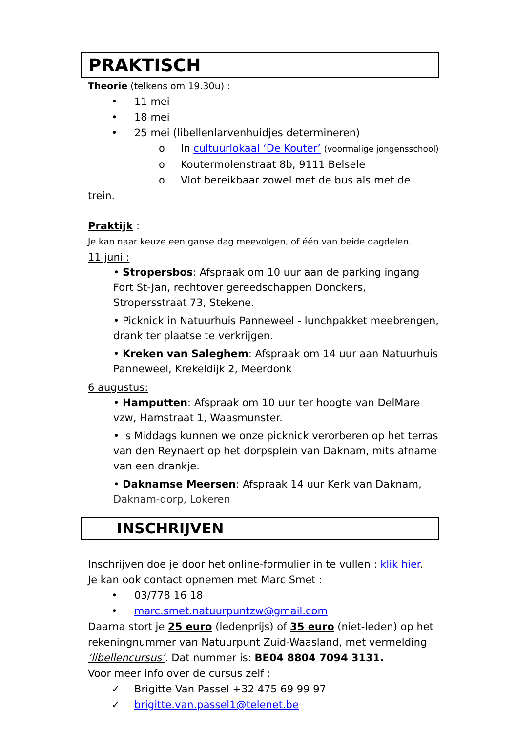PRAKTISCH
Theorie (telkens om 19.30u) :
• 11 mei
• 18 mei
• 25 mei (libellenlarvenhuidjes determineren)
o In cultuurlokaal ‘De Kouter’ (voormalige jongensschool)
o Koutermolenstraat 8b, 9111 Belsele
o Vlot bereikbaar zowel met de bus als met de trein.
Praktijk :
Je kan naar keuze een ganse dag meevolgen, of één van beide dagdelen.
11 juni :
• Stropersbos: Afspraak om 10 uur aan de parking ingang Fort St-Jan, rechtover gereedschappen Donckers, Stropersstraat 73, Stekene.
• Picknick in Natuurhuis Panneweel - lunchpakket meebrengen, drank ter plaatse te verkrijgen.
• Kreken van Saleghem: Afspraak om 14 uur aan Natuurhuis Panneweel, Krekeldijk 2, Meerdonk
6 augustus:
• Hamputten: Afspraak om 10 uur ter hoogte van DelMare vzw, Hamstraat 1, Waasmunster.
• 's Middags kunnen we onze picknick verorberen op het terras van den Reynaert op het dorpsplein van Daknam, mits afname van een drankje.
• Daknamse Meersen: Afspraak 14 uur Kerk van Daknam, Daknam-dorp, Lokeren
INSCHRIJVEN
Inschrijven doe je door het online-formulier in te vullen : klik hier.
Je kan ook contact opnemen met Marc Smet :
• 03/778 16 18
• marc.smet.natuurpuntzw@gmail.com
Daarna stort je 25 euro (ledenprijs) of 35 euro (niet-leden) op het rekeningnummer van Natuurpunt Zuid-Waasland, met vermelding ‘libellencursus’. Dat nummer is: BE04 8804 7094 3131.
Voor meer info over de cursus zelf :
✓ Brigitte Van Passel +32 475 69 99 97
✓ brigitte.van.passel1@telenet.be